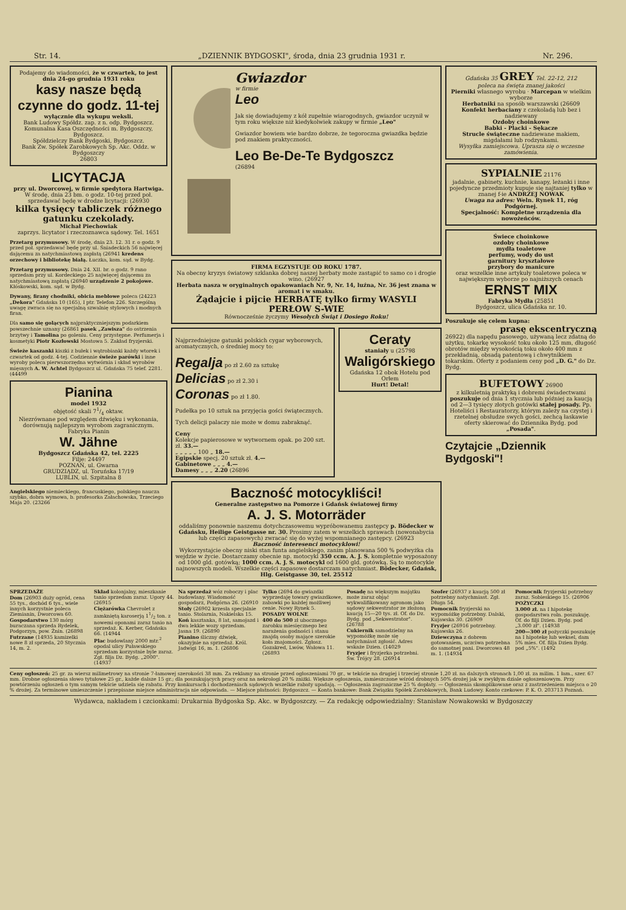Str. 14. „DZIENNIK BYDGOSKI", środa, dnia 23 grudnia 1931 r. Nr. 296.
Podajemy do wiadomości, że w czwartek, to jest dnia 24-go grudnia 1931 roku
kasy nasze będą czynne do godz. 11-tej
wyłącznie dla wykupu weksli.
Bank Ludowy Spółdz. zap. z n. odp. Bydgoszcz.
Komunalna Kasa Oszczędności m. Bydgoszczy, Bydgoszcz.
Spółdzielczy Bank Bydgoski, Bydgoszcz.
Bank Zw. Spółek Zarobkowych Sp. Akc. Oddz. w Bydgoszczy
26803
LICYTACJA
przy ul. Dworcowej, w firmie spedytora Hartwiga.
W środę, dnia 23 bm. o godz. 10-tej przed poł. sprzedawać będę w drodze licytacji: (26930
kilka tysięcy tabliczek różnego gatunku czekolady.
Michał Piechowiak
zaprzys. licytator i rzeczoznawca sądowy. Tel. 1651
Przetarg przymusowy. W środę, dnia 23. 12. 31 r. o godz. 9 przed poł. sprzedawać będę przy ul. Śniadeckich 56 najwięcej dającemu za natychmiastową zapłatą (26941 kredens orzechowy i bibliotekę białą. Łuczka, kom. sąd. w Bydg.
Przetarg przymusowy. Dnia 24. XII. br. o godz. 9 rano sprzedam przy ul. Kordeckiego 25 najwięcej dającemu za natychmiastową zapłatą (26940 urządzenie 2 pokojowe. Kłóskowski, kom. sąd. w Bydg.
Dywany, firany chodniki, obicia meblowe poleca (24223 „Dekora" Gdańska 10 (165), I ptr. Telefon 226. Szczególną uwagę zwraca się na specjalną szwalnię stylowych i modnych firan.
Dla samo się golących najpraktyczniejszym podarkiem powszechnie uznany (26861 pasek „Zawisza" do ostrzenia brzytwy i Tamolina po goleniu. Ceny przystępne. Perfumerja i kosmetyki Piotr Kozłowski Mostowa 5. Zakład fryzjerski.
Świeże kaszanki kiszki z bułek i wątrobianki każdy wtorek i czwartek od godz. 4-tej. Codziennie świeże parówki i inne wyroby poleca pierwszorzędna wytwórnia i skład wyrobów mięsnych A. W. Achtel Bydgoszcz ul. Gdańska 75 telef. 2281. (44499
Pianina
model 1932
objętość skali 71/4 oktaw.
Niezrównane pod względem dźwięku i wykonania, dorównują najlepszym wyrobom zagranicznym.
Fabryka Pianin
W. Jähne
Bydgoszcz Gdańska 42, tel. 2225
Filje: 24497
POZNAŃ, ul. Gwarna
GRUDZIĄDZ, ul. Toruńska 17/19
LUBLIN, ul. Szpitalna 8
Angielskiego niemieckiego, francuskiego, polskiego naucza szybko, dobra wymowa, b. profesorka Załachowska, Trzeciego Maja 20. (23266
Gwiazdor
w firmie
Leo
Jak się dowiadujemy z kół zupełnie wiarogodnych, gwiazdor uczynił w tym roku większe niż kiedykolwiek zakupy w firmie „Leo"
Gwiazdor bowiem wie bardzo dobrze, że tegoroczna gwiazdka będzie pod znakiem praktyczności.
Leo Be-De-Te Bydgoszcz
(26894
FIRMA EGZYSTUJE OD ROKU 1787.
Na obecny kryzys światowy szklanka dobrej naszej herbaty może zastąpić to samo co i drogie wino. (26927
Herbata nasza w oryginalnych opakowaniach Nr. 9, Nr. 14, luźna, Nr. 36 jest znana w aromat i w smaku.
Żądajcie i pijcie HERBATĘ tylko firmy WASYLI PERŁOW S-WIE
Równocześnie życzymy Wesołych Świąt i Dosiego Roku!
Najprzedniejsze gatunki polskich cygar wyborowych, aromatycznych, o średniej mocy to:
Regalja po zł 2.60 za sztukę
Delicias po zł 2.30 i
Coronas po zł 1.80.
Pudełka po 10 sztuk na przyjęcia gości świątecznych.
Tych delicji palaczy nie może w domu zabraknąć.
Ceny
Kolekcje papierosowe w wytwornem opak. po 200 szt. zł. 33.—
„ „ „ „ „ 100 „ 18.—
Egipskie specj. 20 sztuk zł. 4.—
Gabinetowe „ „ „ 4.—
Damesy „ „ „ 2.20 (26896
Ceraty
staniały u (25798
Waligórskiego
Gdańska 12 obok Hotelu pod Orłem
Hurt! Detal!
Baczność motocykliści!
Generalne zastępstwo na Pomorze i Gdańsk światowej firmy
A. J. S. Motorräder
oddaliśmy ponownie naszemu dotychczasowemu wypróbowanemu zastępcy p. Bödecker w Gdańsku, Heilige Geistgasse nr. 30. Prosimy zatem w wszelkich sprawach (nowonabycia lub części zapasowych) zwracać się do wyżej wspomnianego zastępcy. (26923
Baczność interesenci motocyklowi!
Wykorzystajcie obecny niski stan funta angielskiego, zanim planowana 500 % podwyżka cła wejdzie w życie. Dostarczamy obecnie np. motocykl 350 ccm. A. J. S. kompletnie wyposażony od 1000 gld. gotówką; 1000 ccm. A. J. S. motocykl od 1600 gld. gotówką. Są to motocykle najnowszych modeli. Wszelkie części zapasowe dostarczam natychmiast. Bödecker, Gdańsk, Hlg. Geistgasse 30, tel. 25512
Gdańska 35 GREY Tel. 22-12, 212
poleca na święta znanej jakości
Pierniki własnego wyrobu · Marcepan w wielkim wyborze
Herbatniki na sposób warszawski (26609
Konfekt herbaciany z czekoladą lub bez i nadziewany
Ozdoby choinkowe
Babki - Placki - Sękacze
Strucle świąteczne nadziewane makiem, migdałami lub rodzynkami.
Wysyłka zamiejscowa. Uprasza się o wczesne zamówienia.
SYPIALNIE 21176
jadalnie, gabinety, kuchnie, kanapy, leżanki i inne pojedyncze przedmioty kupuje się najtaniej tylko w znanej f-ie ANDRZEJ NOWAK
Uwaga na adres: Weln. Rynek 11, róg Podgórnej.
Specjalność: Kompletne urządzenia dla nowożeńców.
Świece choinkowe
ozdoby choinkowe
mydła toaletowe
perfumy, wody do ust
garnitury kryształowe
przybory do manicure
oraz wszelkie inne artykuły toaletowe poleca w największym wyborze po najniższych cenach
ERNST MIX
Fabryka Mydła (25851
Bydgoszcz, ulica Gdańska nr. 10.
Poszukuje się celem kupna:
prasę ekscentryczną
26922) dla napędu pasowego, używaną lecz zdatną do użytku, tokarkę wysokość toku około 125 mm, długość obrotów między wysokością toku około 400 mm z przekładnią, obsadą patentową i chwytnikiem tokarskim. Oferty z podaniem ceny pod „D. G." do Dz. Bydg.
BUFETOWY 26900
z kilkuletnią praktyką i dobremi świadectwami poszukuje od dnia 1 stycznia lub później za kaucją od 2—3 tysięcy złotych gotówki stałej posady. Pp. Hoteliści i Restauratorzy, którym zależy na czystej i rzetelnej obsłudze swych gości, zechcą łaskawie oferty skierować do Dziennika Bydg. pod „Posada".
Czytajcie „Dziennik Bydgoski"!
SPRZEDAŻE
Dom (26903 duży ogród, cena 55 tys., dochód 6 tys., wiele innych korzystnie poleca Ziemianin, Dworcowa 60.
Gospodarstwo 130 mórg buraczana sprzeda Rydelek, Podgorzyn, pow. Żnin. (26898
Futrzane (14935 kamizelki nowe 8 zł sprzeda, 20 Stycznia 14, m. 2.
Skład kolonjalny, mieszkanie tanio sprzedam zaraz. Ugory 44. (26915
Ciężarówka Chevrolet z zamkniętą karoserją 11/2 ton. z nowemi oponami zaraz tanio na sprzedaż. K. Kerber, Gdańska 66. (14944
Plac budowlany 2000 mtr.<sup>2</sup> opodal ulicy Puławskiego sprzedam korzystnie byle zaraz. Zgł. filja Dz. Bydg. „2000". (14937
Na sprzedaż wóz roboczy i plac budowlany. Wiadomość gospodarz, Podgórna 26. (26910
Stoły (26902 krzesła specjalnie tanio. Stolarnia, Nakielska 15.
Koń kasztanka, 8 lat, samojazd i dwa lekkie wozy sprzedam. Jasna 19. (26890
Pianino śliczny dźwięk, okazyjnie na sprzedaż. Król. Jadwigi 16, m. 1. (26806
Tylko (2694 do gwiazdki wyprzedaję towary gwiazdkowe, zabawki po każdej możliwej cenie. Nowy Rynek 5.
POSADY WOLNE
400 do 500 zł ubocznego zarobku miesięcznego bez narażenia godności i stanu znajdą osoby mające szerokie koła znajomości. Zgłosz. Gozakred, Lwów, Wałowa 11. (26893
Posadę na większym majątku może zaraz objąć wykwalifikowany agronom jako sądowy sekwestrator ze złożoną kaucją 15—20 tys. zł. Of. do Dz. Bydg. pod „Sekwestrator". (26788
Cukiernik samodzielny na wypomóżkę może się natychmiast zgłosić. Adres wskaże Dzien. (14029
Fryzjer i fryzjerka potrzebni. Św. Trójcy 28. (26914
Szofer (26937 z kaucją 500 zł potrzebny natychmiast. Zgł. Długa 54.
Pomocnik fryzjerski na wypomóżkę potrzebny. Dalski, Kujawska 30. (26909
Fryzjer (26916 potrzebny. Kujawska 26.
Dziewczyna z dobrem gotowaniem, uczciwa potrzebna do samotnej pani. Dworcowa 48 m. 1. (14934
Pomocnik fryzjerski potrzebny zaraz. Sobieskiego 15. (26906
POŻYCZKI
3.000 zł. na I hipotekę gospodarstwa roln. poszukuję. Of. do filji Dzien. Bydg. pod „3.000 zł". (14938
200—300 zł pożyczki poszukuję na I hipotekę lub weksel, dam 5% mies. Of. filja Dzien Bydg. pod „5%". (1492
Ceny ogłoszeń: 25 gr. za wiersz milimetrowy na stronie 7-łamowej szerokości 38 mm. Za reklamy na stronie przed ogłoszeniami 70 gr., w tekście na drugiej i trzeciej stronie 1,20 zł. na dalszych stronach 1,00 zł. za milim. 1 łam., szer. 67 mm. Drobne ogłoszenia słowo tytułowe 25 gr., każde dalsze 15 gr.; dla poszukujących pracy oraz na nekrologi 20 % zniżki. Większe ogłoszenia, zamieszczone wśród drobnych 50% drożej jak w zwykłym dziale ogłoszeniowym. Przy powtórzeniu ogłoszeń o tym samym tekście udziela się rabatu. Przy konkursach i dochodzeniach sądowych wszelkie rabaty upadają. — Ogłoszenia zagraniczne 25 % dopłaty. — Ogłoszenia skomplikowane oraz z zastrzeżeniem miejsca o 20 % drożej. Za terminowe umieszczenie i przepisane miejsce administracja nie odpowiada. — Miejsce płatności: Bydgoszcz. — Konta bankowe: Bank Związku Spółek Zarobkowych, Bank Ludowy. Konto czekowe: P. K. O. 203713 Poznań.
Wydawca, nakładem i czcionkami: Drukarnia Bydgoska Sp. Akc. w Bydgoszczy. — Za redakcję odpowiedzialny: Stanisław Nowakowski w Bydgoszczy